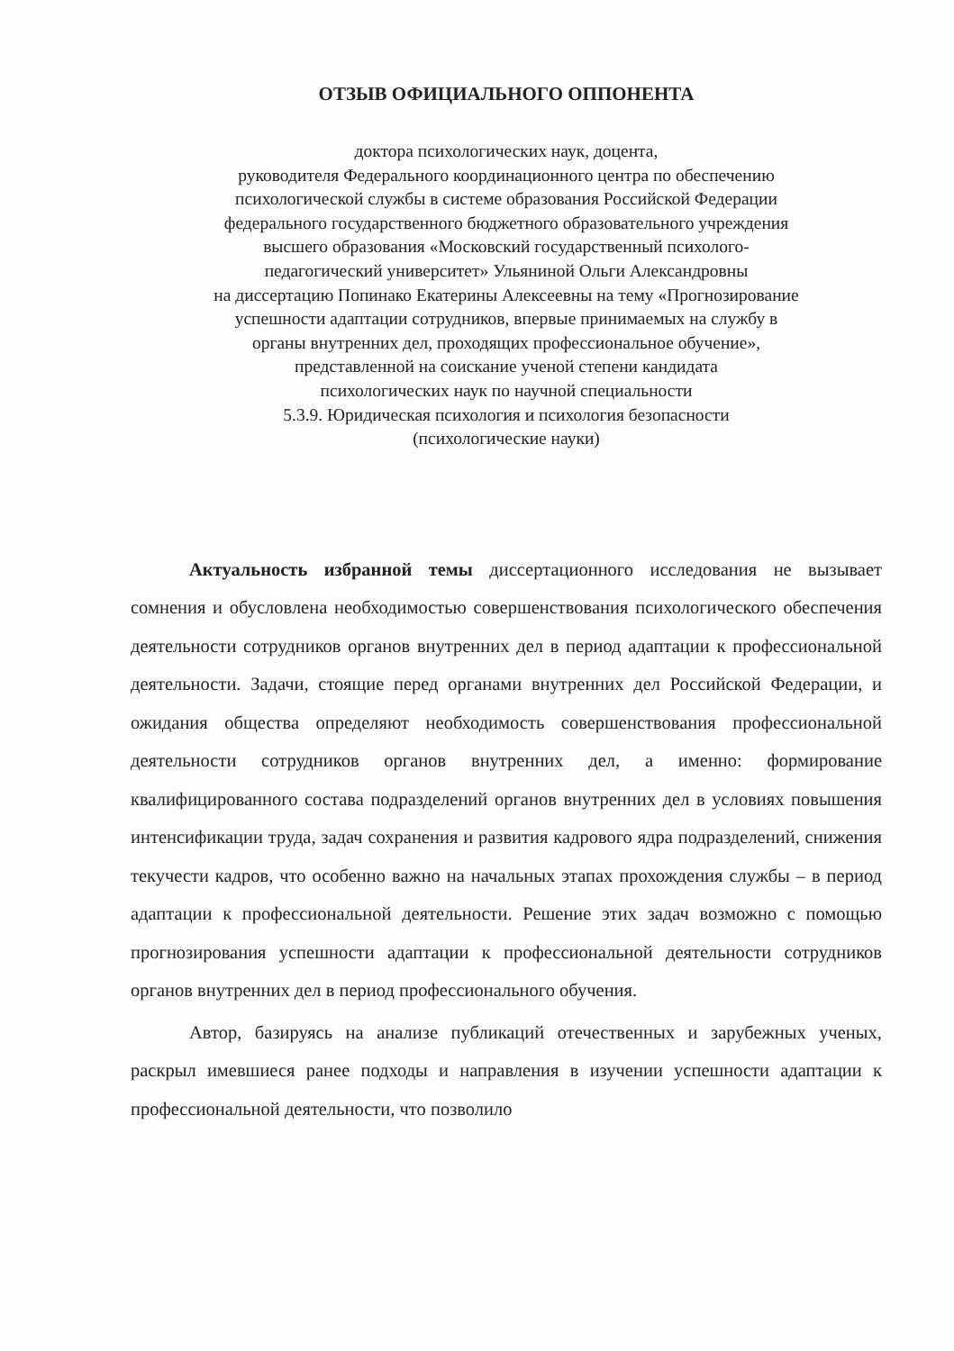ОТЗЫВ ОФИЦИАЛЬНОГО ОППОНЕНТА
доктора психологических наук, доцента,
руководителя Федерального координационного центра по обеспечению
психологической службы в системе образования Российской Федерации
федерального государственного бюджетного образовательного учреждения
высшего образования «Московский государственный психолого-
педагогический университет» Ульяниной Ольги Александровны
на диссертацию Попинако Екатерины Алексеевны на тему «Прогнозирование
успешности адаптации сотрудников, впервые принимаемых на службу в
органы внутренних дел, проходящих профессиональное обучение»,
представленной на соискание ученой степени кандидата
психологических наук по научной специальности
5.3.9. Юридическая психология и психология безопасности
(психологические науки)
Актуальность избранной темы диссертационного исследования не вызывает сомнения и обусловлена необходимостью совершенствования психологического обеспечения деятельности сотрудников органов внутренних дел в период адаптации к профессиональной деятельности. Задачи, стоящие перед органами внутренних дел Российской Федерации, и ожидания общества определяют необходимость совершенствования профессиональной деятельности сотрудников органов внутренних дел, а именно: формирование квалифицированного состава подразделений органов внутренних дел в условиях повышения интенсификации труда, задач сохранения и развития кадрового ядра подразделений, снижения текучести кадров, что особенно важно на начальных этапах прохождения службы – в период адаптации к профессиональной деятельности. Решение этих задач возможно с помощью прогнозирования успешности адаптации к профессиональной деятельности сотрудников органов внутренних дел в период профессионального обучения.
Автор, базируясь на анализе публикаций отечественных и зарубежных ученых, раскрыл имевшиеся ранее подходы и направления в изучении успешности адаптации к профессиональной деятельности, что позволило